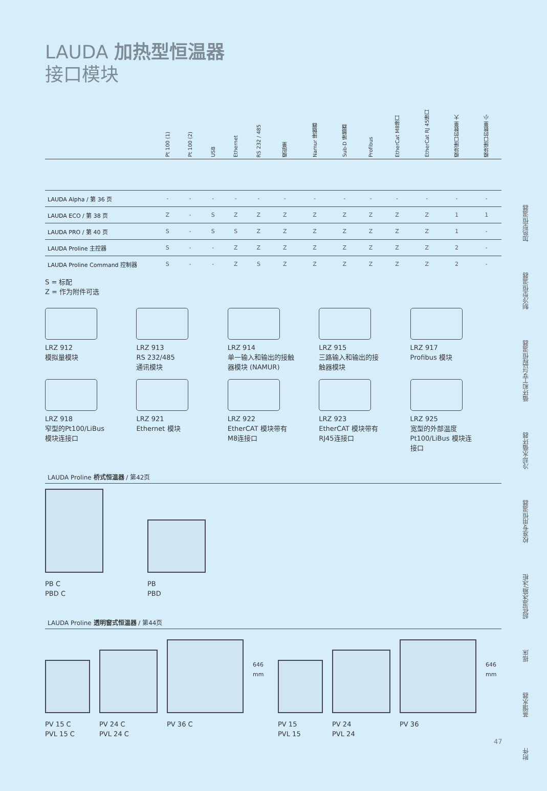LAUDA 加热型恒温器
接口模块
| | Pt 100 (1) | Pt 100 (2) | USB | Ethernet | RS 232 / 485 | 模拟量 | Namur 接触器 | Sub-D 接触器 | Profibus | EtherCat M8接口 | EtherCat RJ 45接口 | 模块接口的数量 大 | 模块接口的数量 小 |
| --- | --- | --- | --- | --- | --- | --- | --- | --- | --- | --- | --- | --- | --- |
| LAUDA Alpha / 第 36 页 | - | - | - | - | - | - | - | - | - | - | - | - | - |
| LAUDA ECO / 第 38 页 | Z | - | S | Z | Z | Z | Z | Z | Z | Z | Z | 1 | 1 |
| LAUDA PRO / 第 40 页 | S | - | S | S | Z | Z | Z | Z | Z | Z | Z | 1 | - |
| LAUDA Proline 主控器 | S | - | - | Z | Z | Z | Z | Z | Z | Z | Z | 2 | - |
| LAUDA Proline Command 控制器 | S | - | - | Z | S | Z | Z | Z | Z | Z | Z | 2 | - |
S = 标配
Z = 作为附件可选
LRZ 912
模拟量模块
LRZ 913
RS 232/485
通讯模块
LRZ 914
单一输入和输出的接触
器模块 (NAMUR)
LRZ 915
三路输入和输出的接
触器模块
LRZ 917
Profibus 模块
LRZ 918
窄型的Pt100/LiBus
模块连接口
LRZ 921
Ethernet 模块
LRZ 922
EtherCAT 模块带有
M8连接口
LRZ 923
EtherCAT 模块带有
RJ45连接口
LRZ 925
宽型的外部温度
Pt100/LiBus 模块连
接口
LAUDA Proline 桥式恒温器 / 第42页
PB C
PBD C
PB
PBD
LAUDA Proline 透明窗式恒温器 / 第44页
PV 15 C
PVL 15 C
PV 24 C
PVL 24 C
PV 36 C
646 mm
PV 15
PVL 15
PV 24
PVL 24
PV 36
646 mm
加热型恒温器
制冷型恒温器
循环和工艺过程恒温器
冷却水循环器
校准专用恒温器
超低温冰箱/冰柜
摇床
蒸馏水器
附件
47